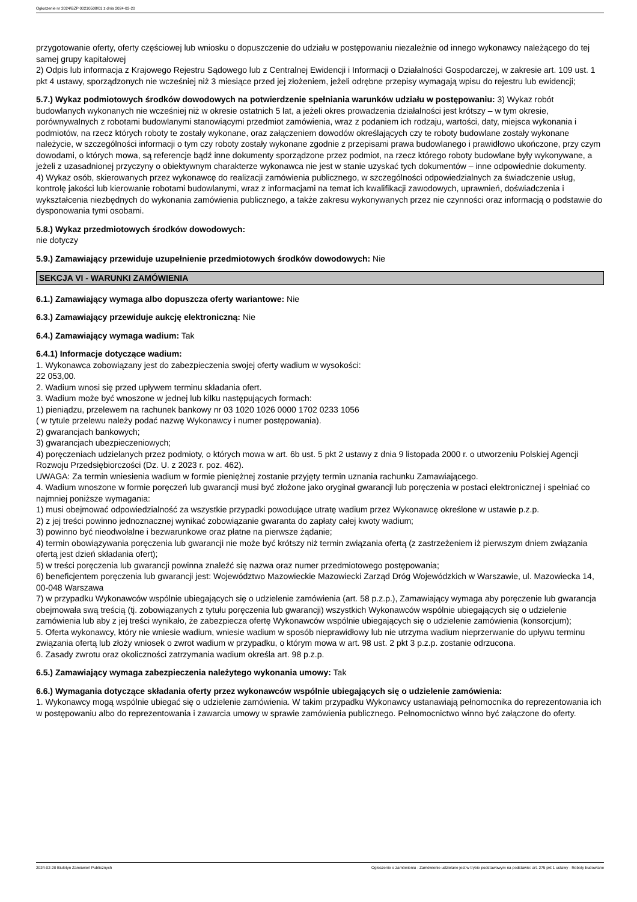Ogłoszenie nr 2024/BZP 00210508/01 z dnia 2024-02-20
przygotowanie oferty, oferty częściowej lub wniosku o dopuszczenie do udziału w postępowaniu niezależnie od innego wykonawcy należącego do tej samej grupy kapitałowej
2) Odpis lub informacja z Krajowego Rejestru Sądowego lub z Centralnej Ewidencji i Informacji o Działalności Gospodarczej, w zakresie art. 109 ust. 1 pkt 4 ustawy, sporządzonych nie wcześniej niż 3 miesiące przed jej złożeniem, jeżeli odrębne przepisy wymagają wpisu do rejestru lub ewidencji;
5.7.) Wykaz podmiotowych środków dowodowych na potwierdzenie spełniania warunków udziału w postępowaniu: 3) Wykaz robót budowlanych wykonanych nie wcześniej niż w okresie ostatnich 5 lat, a jeżeli okres prowadzenia działalności jest krótszy – w tym okresie, porównywalnych z robotami budowlanymi stanowiącymi przedmiot zamówienia, wraz z podaniem ich rodzaju, wartości, daty, miejsca wykonania i podmiotów, na rzecz których roboty te zostały wykonane, oraz załączeniem dowodów określających czy te roboty budowlane zostały wykonane należycie, w szczególności informacji o tym czy roboty zostały wykonane zgodnie z przepisami prawa budowlanego i prawidłowo ukończone, przy czym dowodami, o których mowa, są referencje bądź inne dokumenty sporządzone przez podmiot, na rzecz którego roboty budowlane były wykonywane, a jeżeli z uzasadnionej przyczyny o obiektywnym charakterze wykonawca nie jest w stanie uzyskać tych dokumentów – inne odpowiednie dokumenty.
4) Wykaz osób, skierowanych przez wykonawcę do realizacji zamówienia publicznego, w szczególności odpowiedzialnych za świadczenie usług, kontrolę jakości lub kierowanie robotami budowlanymi, wraz z informacjami na temat ich kwalifikacji zawodowych, uprawnień, doświadczenia i wykształcenia niezbędnych do wykonania zamówienia publicznego, a także zakresu wykonywanych przez nie czynności oraz informacją o podstawie do dysponowania tymi osobami.
5.8.) Wykaz przedmiotowych środków dowodowych:
nie dotyczy
5.9.) Zamawiający przewiduje uzupełnienie przedmiotowych środków dowodowych: Nie
SEKCJA VI - WARUNKI ZAMÓWIENIA
6.1.) Zamawiający wymaga albo dopuszcza oferty wariantowe: Nie
6.3.) Zamawiający przewiduje aukcję elektroniczną: Nie
6.4.) Zamawiający wymaga wadium: Tak
6.4.1) Informacje dotyczące wadium:
1. Wykonawca zobowiązany jest do zabezpieczenia swojej oferty wadium w wysokości:
22 053,00.
2. Wadium wnosi się przed upływem terminu składania ofert.
3. Wadium może być wnoszone w jednej lub kilku następujących formach:
1) pieniądzu, przelewem na rachunek bankowy nr 03 1020 1026 0000 1702 0233 1056
( w tytule przelewu należy podać nazwę Wykonawcy i numer postępowania).
2) gwarancjach bankowych;
3) gwarancjach ubezpieczeniowych;
4) poręczeniach udzielanych przez podmioty, o których mowa w art. 6b ust. 5 pkt 2 ustawy z dnia 9 listopada 2000 r. o utworzeniu Polskiej Agencji Rozwoju Przedsiębiorczości (Dz. U. z 2023 r. poz. 462).
UWAGA: Za termin wniesienia wadium w formie pieniężnej zostanie przyjęty termin uznania rachunku Zamawiającego.
4. Wadium wnoszone w formie poręczeń lub gwarancji musi być złożone jako oryginał gwarancji lub poręczenia w postaci elektronicznej i spełniać co najmniej poniższe wymagania:
1) musi obejmować odpowiedzialność za wszystkie przypadki powodujące utratę wadium przez Wykonawcę określone w ustawie p.z.p.
2) z jej treści powinno jednoznacznej wynikać zobowiązanie gwaranta do zapłaty całej kwoty wadium;
3) powinno być nieodwołalne i bezwarunkowe oraz płatne na pierwsze żądanie;
4) termin obowiązywania poręczenia lub gwarancji nie może być krótszy niż termin związania ofertą (z zastrzeżeniem iż pierwszym dniem związania ofertą jest dzień składania ofert);
5) w treści poręczenia lub gwarancji powinna znaleźć się nazwa oraz numer przedmiotowego postępowania;
6) beneficjentem poręczenia lub gwarancji jest: Województwo Mazowieckie Mazowiecki Zarząd Dróg Wojewódzkich w Warszawie, ul. Mazowiecka 14, 00-048 Warszawa
7) w przypadku Wykonawców wspólnie ubiegających się o udzielenie zamówienia (art. 58 p.z.p.), Zamawiający wymaga aby poręczenie lub gwarancja obejmowała swą treścią (tj. zobowiązanych z tytułu poręczenia lub gwarancji) wszystkich Wykonawców wspólnie ubiegających się o udzielenie zamówienia lub aby z jej treści wynikało, że zabezpiecza ofertę Wykonawców wspólnie ubiegających się o udzielenie zamówienia (konsorcjum);
5. Oferta wykonawcy, który nie wniesie wadium, wniesie wadium w sposób nieprawidłowy lub nie utrzyma wadium nieprzerwanie do upływu terminu związania ofertą lub złoży wniosek o zwrot wadium w przypadku, o którym mowa w art. 98 ust. 2 pkt 3 p.z.p. zostanie odrzucona.
6. Zasady zwrotu oraz okoliczności zatrzymania wadium określa art. 98 p.z.p.
6.5.) Zamawiający wymaga zabezpieczenia należytego wykonania umowy: Tak
6.6.) Wymagania dotyczące składania oferty przez wykonawców wspólnie ubiegających się o udzielenie zamówienia:
1. Wykonawcy mogą wspólnie ubiegać się o udzielenie zamówienia. W takim przypadku Wykonawcy ustanawiają pełnomocnika do reprezentowania ich w postępowaniu albo do reprezentowania i zawarcia umowy w sprawie zamówienia publicznego. Pełnomocnictwo winno być załączone do oferty.
2024-02-20 Biuletyn Zamówień Publicznych Ogłoszenie o zamówieniu - Zamówienie udzielane jest w trybie podstawowym na podstawie: art. 275 pkt 1 ustawy - Roboty budowlane